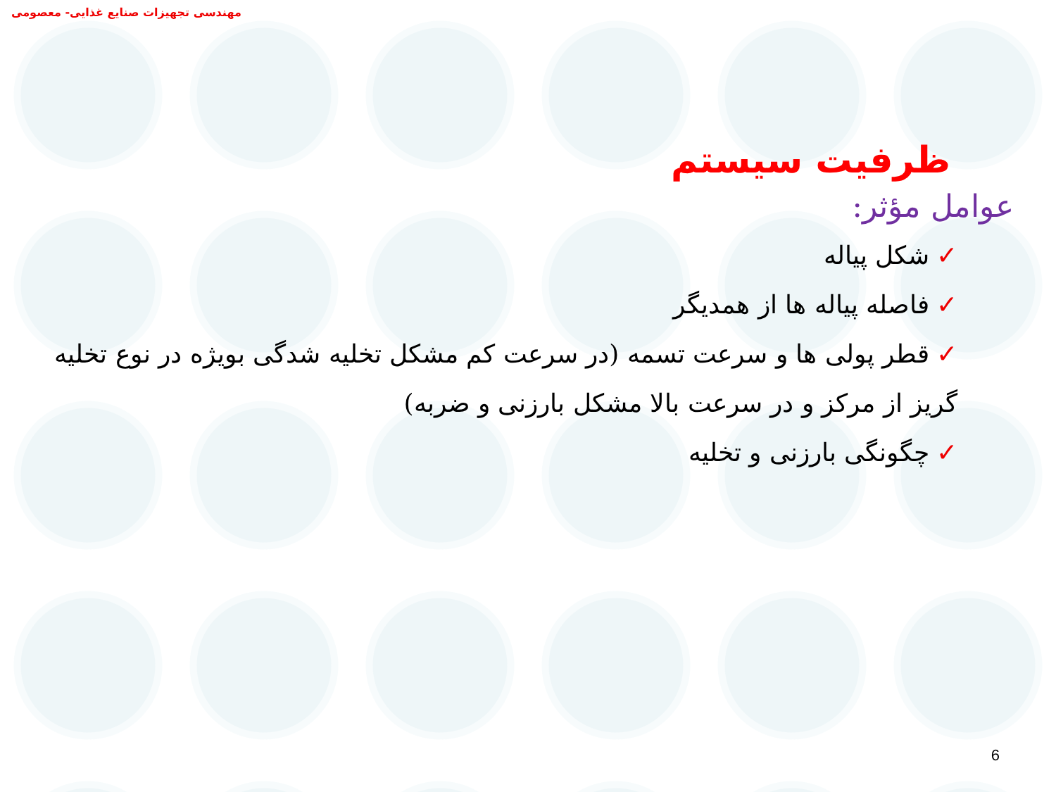مهندسی تجهیزات صنایع غذایی- معصومی
ظرفیت سیستم
عوامل مؤثر:
✓شکل پیاله
✓فاصله پیاله ها از همدیگر
✓قطر پولی ها و سرعت تسمه (در سرعت کم مشکل تخلیه شدگی بویژه در نوع تخلیه گریز از مرکز و در سرعت بالا مشکل بارزنی و ضربه)
✓چگونگی بارزنی و تخلیه
6